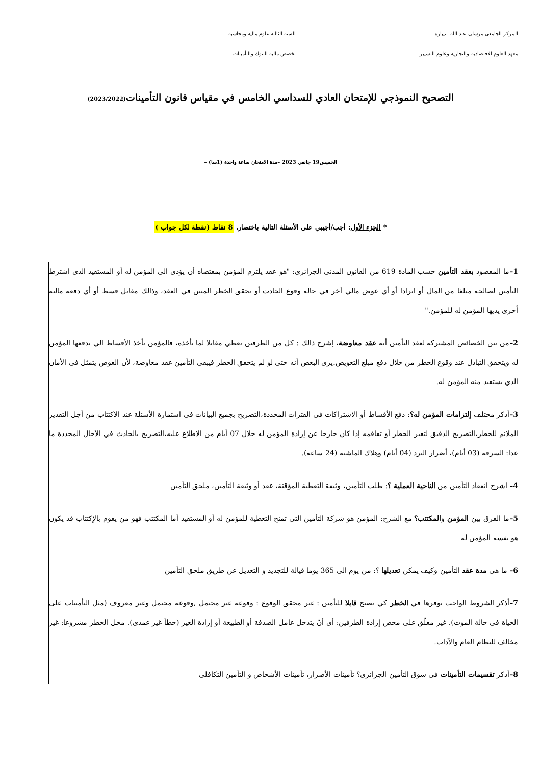المركز الجامعي مرسلي عبد الله –تيبازة–
السنة الثالثة علوم مالية ومحاسبة
معهد العلوم الاقتصادية والتجارية وعلوم التسيير
تخصص مالية البنوك والتأمينات
التصحيح النموذجي للإمتحان العادي للسداسي الخامس في مقياس قانون التأمينات(2023/2022)
الخميس19 جانفي 2023 –مدة الامتحان ساعة واحدة (1سا) –
* الجزء الأول: أجب/أجيبي على الأسئلة التالية باختصار. 8 نقاط (نقطة لكل جواب )
1–ما المقصود بعقد التأمين حسب المادة 619 من القانون المدني الجزائري: "هو عقد يلتزم المؤمن بمقتضاه أن يؤدي الى المؤمن له أو المستفيد الذي اشترط التأمين لصالحه مبلغا من المال أو ايرادا أو أي عوض مالي آخر في حالة وقوع الحادث أو تحقق الخطر المبين في العقد، وذالك مقابل قسط أو أي دفعة مالية أخرى يديها المؤمن له للمؤمن."
2–من بين الخصائص المشتركة لعقد التأمين أنه عقد معاوضة، إشرح ذالك : كل من الطرفين يعطي مقابلا لما يأخذه، فالمؤمن يأخذ الأقساط الي يدفعها المؤمن له ويتحقق التبادل عند وقوع الخطر من خلال دفع مبلغ التعويض.يرى البعض أنه حتى لو لم يتحقق الخطر فيبقى التأمين عقد معاوضة، لأن العوض يتمثل في الأمان الذي يستفيد منه المؤمن له.
3–أذكر مختلف إلتزامات المؤمن له؟: دفع الأقساط أو الاشتراكات في الفترات المحددة،التصريح بجميع البيانات في استمارة الأسئلة عند الاكتتاب من أجل التقدير الملائم للخطر،التصريح الدقيق لتغير الخطر أو تفاقمه إذا كان خارجا عن إرادة المؤمن له خلال 07 أيام من الاطلاع عليه،التصريح بالحادث في الآجال المحددة ما عدا: السرقة (03 أيام)، أضرار البرد (04 أيام) وهلاك الماشية (24 ساعة).
4– اشرح انعقاد التأمين من الناحية العملية ؟: طلب التأمين، وثيقة التغطية المؤقتة، عقد أو وثيقة التأمين، ملحق التأمين
5–ما الفرق بين المؤمن والمكتتب؟ مع الشرح: المؤمن هو شركة التأمين التي تمنح التغطية للمؤمن له أو المستفيد أما المكتتب فهو من يقوم بالإكتتاب قد يكون هو نفسه المؤمن له
6– ما هي مدة عقد التأمين وكيف يمكن تعديلها ؟: من يوم الى 365 يوما قيالة للتجديد و التعديل عن طريق ملحق التأمين
7–أذكر الشروط الواجب توفرها في الخطر كي يصبح قابلا للتأمين : غير محقق الوقوع : وقوعه غير محتمل ,وقوعه محتمل وغير معروف (مثل التأمينات على الحياة في حالة الموت). غير معلّق على محض إرادة الطرفين: أي أنّ يتدخل عامل الصدفة أو الطبيعة أو إرادة الغير (خطأ غير عمدي). محل الخطر مشروعا: غير مخالف للنظام العام والآداب.
8–أذكر تقسيمات التأمينات في سوق التأمين الجزائري؟ تأمينات الأضرار، تأمينات الأشخاص و التأمين التكافلي